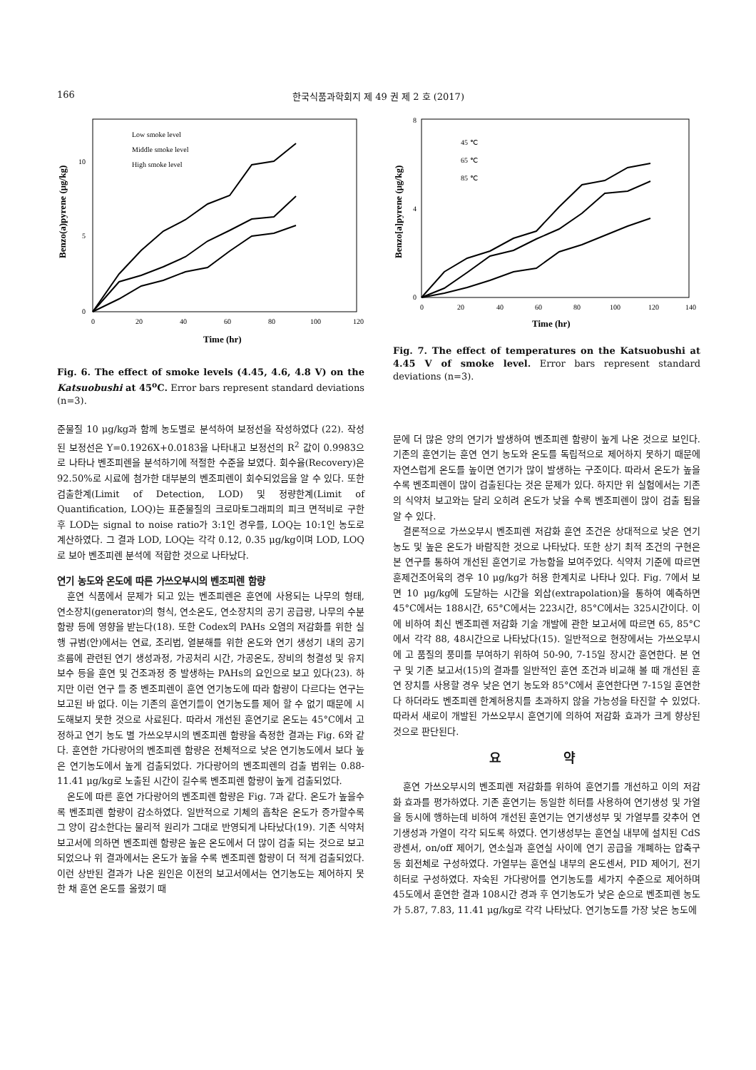166 한국식품과학회지 제 49 권 제 2 호 (2017)
Benzo(a)pyrene (μg/kg)
0
5
10
0
20
40
60
80
100
120
Time (hr)
Low smoke level
Middle smoke level
High smoke level
Fig. 6. The effect of smoke levels (4.45, 4.6, 4.8 V) on the Katsuobushi at 45<sup>o</sup>C. Error bars represent standard deviations (n=3).
준물질 10 μg/kg과 함께 농도별로 분석하여 보정선을 작성하였다 (22). 작성된 보정선은 Y=0.1926X+0.0183을 나타내고 보정선의 R<sup>2</sup> 값이 0.9983으로 나타나 벤조피렌을 분석하기에 적절한 수준을 보였다. 회수율(Recovery)은 92.50%로 시료에 첨가한 대부분의 벤조피렌이 회수되었음을 알 수 있다. 또한 검출한계(Limit of Detection, LOD) 및 정량한계(Limit of Quantification, LOQ)는 표준물질의 크로마토그래피의 피크 면적비로 구한 후 LOD는 signal to noise ratio가 3:1인 경우를, LOQ는 10:1인 농도로 계산하였다. 그 결과 LOD, LOQ는 각각 0.12, 0.35 μg/kg이며 LOD, LOQ로 보아 벤조피렌 분석에 적합한 것으로 나타났다.
연기 농도와 온도에 따른 가쓰오부시의 벤조피렌 함량
훈연 식품에서 문제가 되고 있는 벤조피렌은 훈연에 사용되는 나무의 형태, 연소장치(generator)의 형식, 연소온도, 연소장치의 공기 공급량, 나무의 수분함량 등에 영향을 받는다(18). 또한 Codex의 PAHs 오염의 저감화를 위한 실행 규범(안)에서는 연료, 조리법, 열분해를 위한 온도와 연기 생성기 내의 공기흐름에 관련된 연기 생성과정, 가공처리 시간, 가공온도, 장비의 청결성 및 유지보수 등을 훈연 및 건조과정 중 발생하는 PAHs의 요인으로 보고 있다(23). 하지만 이런 연구 들 중 벤조피렌이 훈연 연기농도에 따라 함량이 다르다는 연구는 보고된 바 없다. 이는 기존의 훈연기들이 연기농도를 제어 할 수 없기 때문에 시도해보지 못한 것으로 사료된다. 따라서 개선된 훈연기로 온도는 45°C에서 고정하고 연기 농도 별 가쓰오부시의 벤조피렌 함량을 측정한 결과는 Fig. 6와 같다. 훈연한 가다랑어의 벤조피렌 함량은 전체적으로 낮은 연기농도에서 보다 높은 연기농도에서 높게 검출되었다. 가다랑어의 벤조피렌의 검출 범위는 0.88-11.41 μg/kg로 노출된 시간이 길수록 벤조피렌 함량이 높게 검출되었다.
온도에 따른 훈연 가다랑어의 벤조피렌 함량은 Fig. 7과 같다. 온도가 높을수록 벤조피렌 함량이 감소하였다. 일반적으로 기체의 흡착은 온도가 증가할수록 그 양이 감소한다는 물리적 원리가 그대로 반영되게 나타났다(19). 기존 식약처 보고서에 의하면 벤조피렌 함량은 높은 온도에서 더 많이 검출 되는 것으로 보고 되었으나 위 결과에서는 온도가 높을 수록 벤조피렌 함량이 더 적게 검출되었다. 이런 상반된 결과가 나온 원인은 이전의 보고서에서는 연기농도는 제어하지 못한 채 훈연 온도를 올렸기 때
Benzo[a]pyrene (μg/kg)
0
4
8
0
20
40
60
80
100
120
140
Time (hr)
45 ℃
65 ℃
85 ℃
Fig. 7. The effect of temperatures on the Katsuobushi at 4.45 V of smoke level. Error bars represent standard deviations (n=3).
문에 더 많은 양의 연기가 발생하여 벤조피렌 함량이 높게 나온 것으로 보인다. 기존의 훈연기는 훈연 연기 농도와 온도를 독립적으로 제어하지 못하기 때문에 자연스럽게 온도를 높이면 연기가 많이 발생하는 구조이다. 따라서 온도가 높을수록 벤조피렌이 많이 검출된다는 것은 문제가 있다. 하지만 위 실험에서는 기존의 식약처 보고와는 달리 오히려 온도가 낮을 수록 벤조피렌이 많이 검출 됨을 알 수 있다.
결론적으로 가쓰오부시 벤조피렌 저감화 훈연 조건은 상대적으로 낮은 연기농도 및 높은 온도가 바람직한 것으로 나타났다. 또한 상기 최적 조건의 구현은 본 연구를 통하여 개선된 훈연기로 가능함을 보여주었다. 식약처 기준에 따르면 훈제건조어육의 경우 10 μg/kg가 허용 한계치로 나타나 있다. Fig. 7에서 보면 10 μg/kg에 도달하는 시간을 외삽(extrapolation)을 통하여 예측하면 45°C에서는 188시간, 65°C에서는 223시간, 85°C에서는 325시간이다. 이에 비하여 최신 벤조피렌 저감화 기술 개발에 관한 보고서에 따르면 65, 85°C에서 각각 88, 48시간으로 나타났다(15). 일반적으로 현장에서는 가쓰오부시에 고 품질의 풍미를 부여하기 위하여 50-90, 7-15일 장시간 훈연한다. 본 연구 및 기존 보고서(15)의 결과를 일반적인 훈연 조건과 비교해 볼 때 개선된 훈연 장치를 사용할 경우 낮은 연기 농도와 85°C에서 훈연한다면 7-15일 훈연한다 하더라도 벤조피렌 한계허용치를 초과하지 않을 가능성을 타진할 수 있었다. 따라서 새로이 개발된 가쓰오부시 훈연기에 의하여 저감화 효과가 크게 향상된 것으로 판단된다.
요 약
훈연 가쓰오부시의 벤조피렌 저감화를 위하여 훈연기를 개선하고 이의 저감화 효과를 평가하였다. 기존 훈연기는 동일한 히터를 사용하여 연기생성 및 가열을 동시에 행하는데 비하여 개선된 훈연기는 연기생성부 및 가열부를 갖추어 연기생성과 가열이 각각 되도록 하였다. 연기생성부는 훈연실 내부에 설치된 CdS 광센서, on/off 제어기, 연소실과 훈연실 사이에 연기 공급을 개폐하는 압축구동 회전체로 구성하였다. 가열부는 훈연실 내부의 온도센서, PID 제어기, 전기히터로 구성하였다. 자숙된 가다랑어를 연기농도를 세가지 수준으로 제어하며 45도에서 훈연한 결과 108시간 경과 후 연기농도가 낮은 순으로 벤조피렌 농도가 5.87, 7.83, 11.41 μg/kg로 각각 나타났다. 연기농도를 가장 낮은 농도에